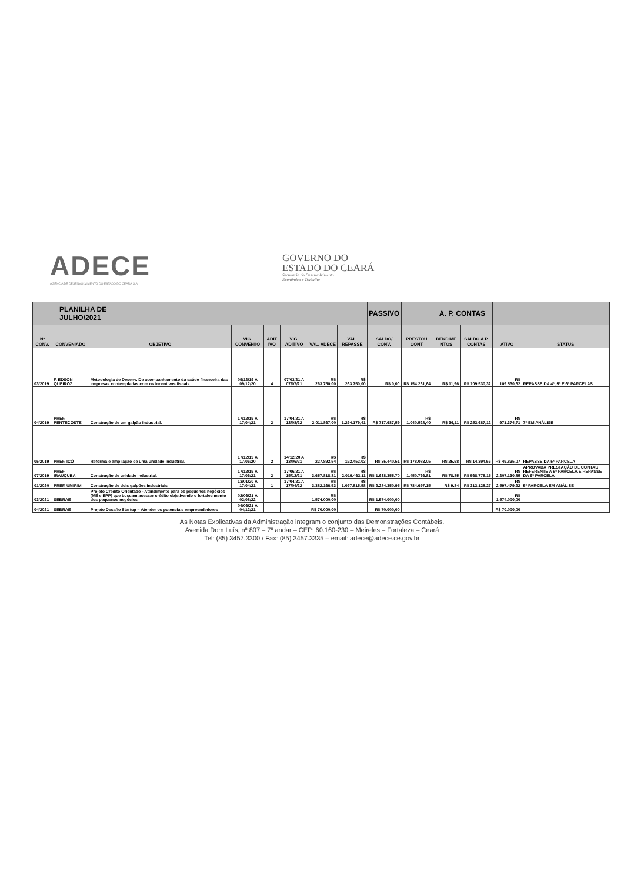ADECE
AGÊNCIA DE DESENVOLVIMENTO DO ESTADO DO CEARÁ S.A.
GOVERNO DO
ESTADO DO CEARÁ
Secretaria do Desenvolvimento
Econômico e Trabalho
| PLANILHA DE JULHO/2021 | | | | | | | | PASSIVO | | A. P. CONTAS | | | |
| --- | --- | --- | --- | --- | --- | --- | --- | --- | --- | --- | --- | --- | --- |
| Nº CONV. | CONVENIADO | OBJETIVO | VIG. CONVENIIO | ADIT IVO | VIG. ADITIVO | VAL. ADECE | VAL. REPASSE | SALDO/ CONV. | PRESTOU CONT | RENDIME NTOS | SALDO A P. CONTAS | ATIVO | STATUS |
| 03/2019 | F. EDSON QUEIROZ | Metodologia de Desenv. De acompanhamento da saúde financeira das empresas contempladas com os incentivos fiscais. | 09/12/19 A 09/12/20 | 4 | 07/03/21 A 07/07/21 | R$ 263.750,00 | R$ 263.750,00 | R$ 0,00 | R$ 154.231,64 | R$ 11,96 | R$ 109.530,32 | R$ 109.530,32 | REPASSE DA 4ª, 5ª E 6ª PARCELAS |
| 04/2019 | PREF. PENTECOSTE | Construção de um galpão industrial. | 17/12/19 A 17/04/21 | 2 | 17/04/21 A 12/08/22 | R$ 2.011.867,00 | R$ 1.294.179,41 | R$ 717.687,59 | R$ 1.040.528,40 | R$ 36,11 | R$ 253.687,12 | R$ 971.374,71 | 7ª EM ANÁLISE |
| 05/2019 | PREF. ICÓ | Reforma e ampliação de uma unidade industrial. | 17/12/19 A 17/06/20 | 2 | 14/12/20 A 13/06/21 | R$ 227.892,54 | R$ 192.452,03 | R$ 35.440,51 | R$ 178.083,05 | R$ 25,58 | R$ 14.394,56 | R$ 49.835,07 | REPASSE DA 5ª PARCELA |
| 07/2019 | PREF IRAUÇUBA | Construção de unidade industrial. | 17/12/19 A 17/06/21 | 2 | 17/06/21 A 15/12/21 | R$ 3.657.818,81 | R$ 2.019.463,11 | R$ 1.638.355,70 | R$ 1.450.766,81 | R$ 78,85 | R$ 568.775,15 | R$ 2.207.130,85 | APROVADA PRESTAÇÃO DE CONTAS REFERENTE A 5ª PARCELA E REPASSE DA 6ª PARCELA |
| 01/2020 | PREF. UMIRIM | Construção de dois galpões industriais | 13/01/20 A 17/04/21 | 1 | 17/04/21 A 17/04/22 | R$ 3.382.166,53 | R$ 1.097.815,58 | R$ 2.284.350,95 | R$ 784.697,15 | R$ 9,84 | R$ 313.128,27 | R$ 2.597.479,22 | 5ª PARCELA EM ANÁLISE |
| 03/2021 | SEBRAE | Projeto Crédito Orientado - Atendimento para os pequenos negócios (ME e EPP) que buscam acessar crédito objetivando o fortalecimento dos pequenos negócios | 02/06/21 A 02/08/22 | | | R$ 1.574.000,00 | | R$ 1.574.000,00 | | | | R$ 1.574.000,00 | |
| 04/2021 | SEBRAE | Projeto Desafio Startup – Atender os potenciais empreendedores | 04/06/21 A 04/12/21 | | | R$ 70.000,00 | | R$ 70.000,00 | | | | R$ 70.000,00 | |
As Notas Explicativas da Administração integram o conjunto das Demonstrações Contábeis.
Avenida Dom Luís, nº 807 – 7º andar – CEP: 60.160-230 – Meireles – Fortaleza – Ceará
Tel: (85) 3457.3300 / Fax: (85) 3457.3335 – email: adece@adece.ce.gov.br